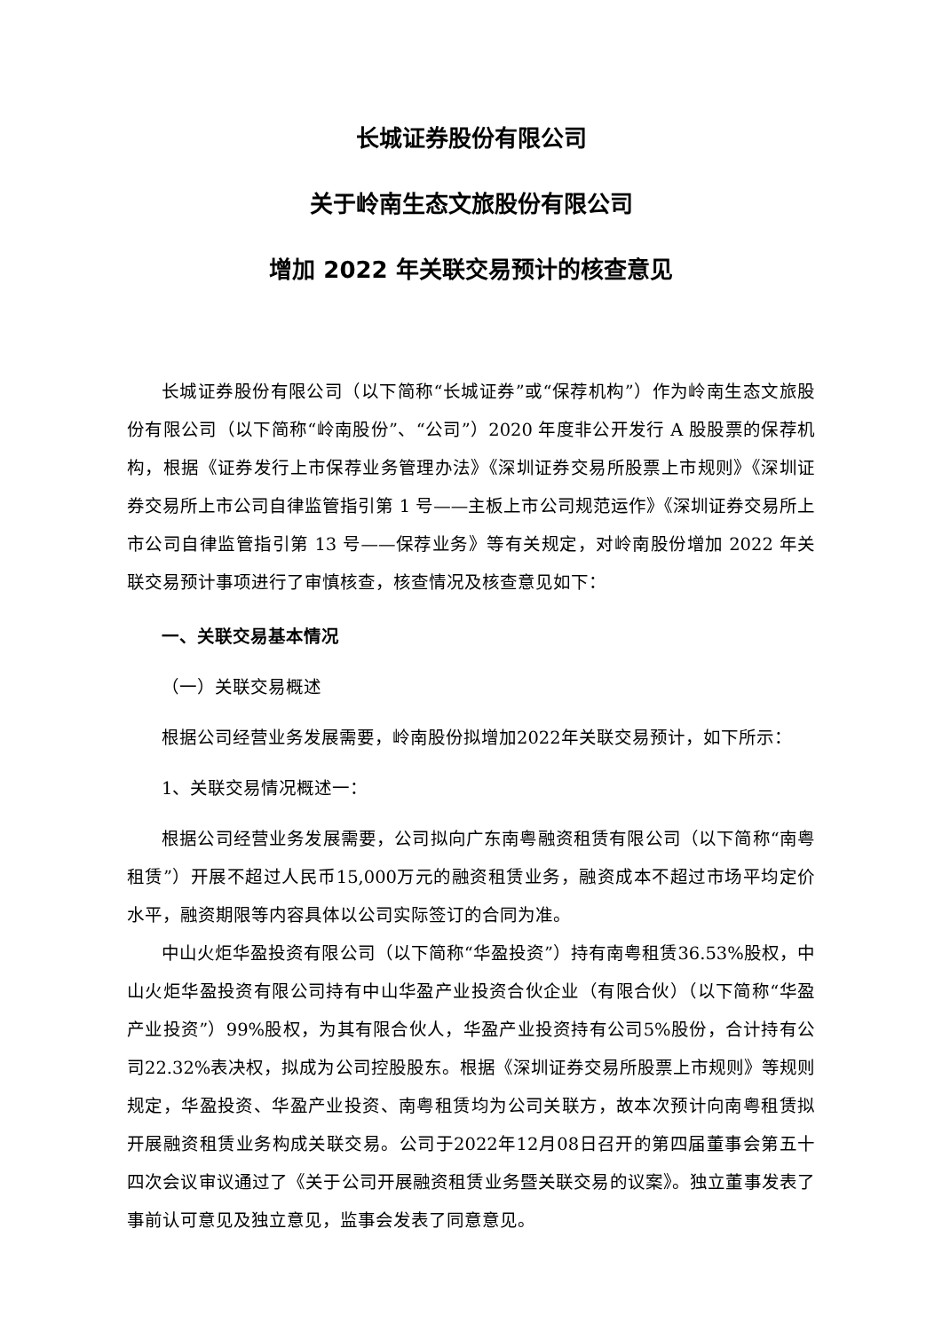长城证券股份有限公司
关于岭南生态文旅股份有限公司
增加 2022 年关联交易预计的核查意见
长城证券股份有限公司（以下简称“长城证券”或“保荐机构”）作为岭南生态文旅股份有限公司（以下简称“岭南股份”、“公司”）2020 年度非公开发行 A 股股票的保荐机构，根据《证券发行上市保荐业务管理办法》《深圳证券交易所股票上市规则》《深圳证券交易所上市公司自律监管指引第 1 号——主板上市公司规范运作》《深圳证券交易所上市公司自律监管指引第 13 号——保荐业务》等有关规定，对岭南股份增加 2022 年关联交易预计事项进行了审慎核查，核查情况及核查意见如下：
一、关联交易基本情况
（一）关联交易概述
根据公司经营业务发展需要，岭南股份拟增加2022年关联交易预计，如下所示：
1、关联交易情况概述一：
根据公司经营业务发展需要，公司拟向广东南粤融资租赁有限公司（以下简称“南粤租赁”）开展不超过人民币15,000万元的融资租赁业务，融资成本不超过市场平均定价水平，融资期限等内容具体以公司实际签订的合同为准。
中山火炬华盈投资有限公司（以下简称“华盈投资”）持有南粤租赁36.53%股权，中山火炬华盈投资有限公司持有中山华盈产业投资合伙企业（有限合伙）（以下简称“华盈产业投资”）99%股权，为其有限合伙人，华盈产业投资持有公司5%股份，合计持有公司22.32%表决权，拟成为公司控股股东。根据《深圳证券交易所股票上市规则》等规则规定，华盈投资、华盈产业投资、南粤租赁均为公司关联方，故本次预计向南粤租赁拟开展融资租赁业务构成关联交易。公司于2022年12月08日召开的第四届董事会第五十四次会议审议通过了《关于公司开展融资租赁业务暨关联交易的议案》。独立董事发表了事前认可意见及独立意见，监事会发表了同意意见。